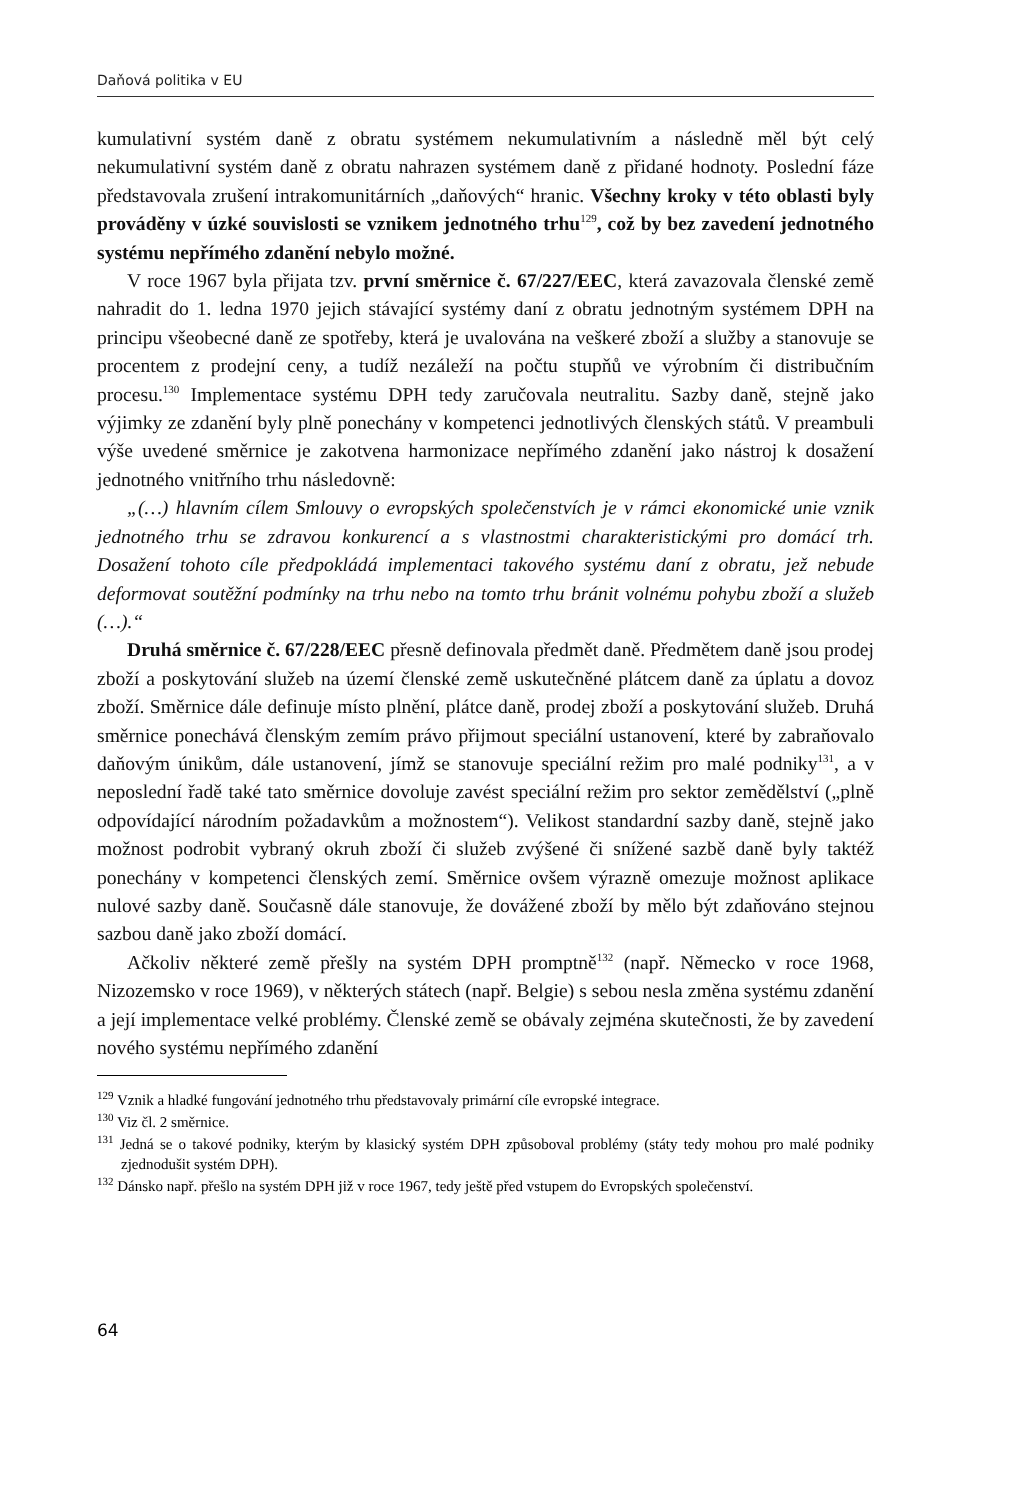Daňová politika v EU
kumulativní systém daně z obratu systémem nekumulativním a následně měl být celý nekumulativní systém daně z obratu nahrazen systémem daně z přidané hodnoty. Poslední fáze představovala zrušení intrakomunitárních „daňových“ hranic. Všechny kroky v této oblasti byly prováděny v úzké souvislosti se vznikem jednotného trhu<sup>129</sup>, což by bez zavedení jednotného systému nepřímého zdanění nebylo možné.
V roce 1967 byla přijata tzv. první směrnice č. 67/227/EEC, která zavazovala členské země nahradit do 1. ledna 1970 jejich stávající systémy daní z obratu jednotným systémem DPH na principu všeobecné daně ze spotřeby, která je uvalována na veškeré zboží a služby a stanovuje se procentem z prodejní ceny, a tudíž nezáleží na počtu stupňů ve výrobním či distribučním procesu.<sup>130</sup> Implementace systému DPH tedy zaručovala neutralitu. Sazby daně, stejně jako výjimky ze zdanění byly plně ponechány v kompetenci jednotlivých členských států. V preambuli výše uvedené směrnice je zakotvena harmonizace nepřímého zdanění jako nástroj k dosažení jednotného vnitřního trhu následovně:
„(…) hlavním cílem Smlouvy o evropských společenstvích je v rámci ekonomické unie vznik jednotného trhu se zdravou konkurencí a s vlastnostmi charakteristickými pro domácí trh. Dosažení tohoto cíle předpokládá implementaci takového systému daní z obratu, jež nebude deformovat soutěžní podmínky na trhu nebo na tomto trhu bránit volnému pohybu zboží a služeb (…).“
Druhá směrnice č. 67/228/EEC přesně definovala předmět daně. Předmětem daně jsou prodej zboží a poskytování služeb na území členské země uskutečněné plátcem daně za úplatu a dovoz zboží. Směrnice dále definuje místo plnění, plátce daně, prodej zboží a poskytování služeb. Druhá směrnice ponechává členským zemím právo přijmout speciální ustanovení, které by zabraňovalo daňovým únikům, dále ustanovení, jímž se stanovuje speciální režim pro malé podniky<sup>131</sup>, a v neposlední řadě také tato směrnice dovoluje zavést speciální režim pro sektor zemědělství („plně odpovídající národním požadavkům a možnostem“). Velikost standardní sazby daně, stejně jako možnost podrobit vybraný okruh zboží či služeb zvýšené či snížené sazbě daně byly taktéž ponechány v kompetenci členských zemí. Směrnice ovšem výrazně omezuje možnost aplikace nulové sazby daně. Současně dále stanovuje, že dovážené zboží by mělo být zdaňováno stejnou sazbou daně jako zboží domácí.
Ačkoliv některé země přešly na systém DPH promptně<sup>132</sup> (např. Německo v roce 1968, Nizozemsko v roce 1969), v některých státech (např. Belgie) s sebou nesla změna systému zdanění a její implementace velké problémy. Členské země se obávaly zejména skutečnosti, že by zavedení nového systému nepřímého zdanění
<sup>129</sup> Vznik a hladké fungování jednotného trhu představovaly primární cíle evropské integrace.
<sup>130</sup> Viz čl. 2 směrnice.
<sup>131</sup> Jedná se o takové podniky, kterým by klasický systém DPH způsoboval problémy (státy tedy mohou pro malé podniky zjednodušit systém DPH).
<sup>132</sup> Dánsko např. přešlo na systém DPH již v roce 1967, tedy ještě před vstupem do Evropských společenství.
64